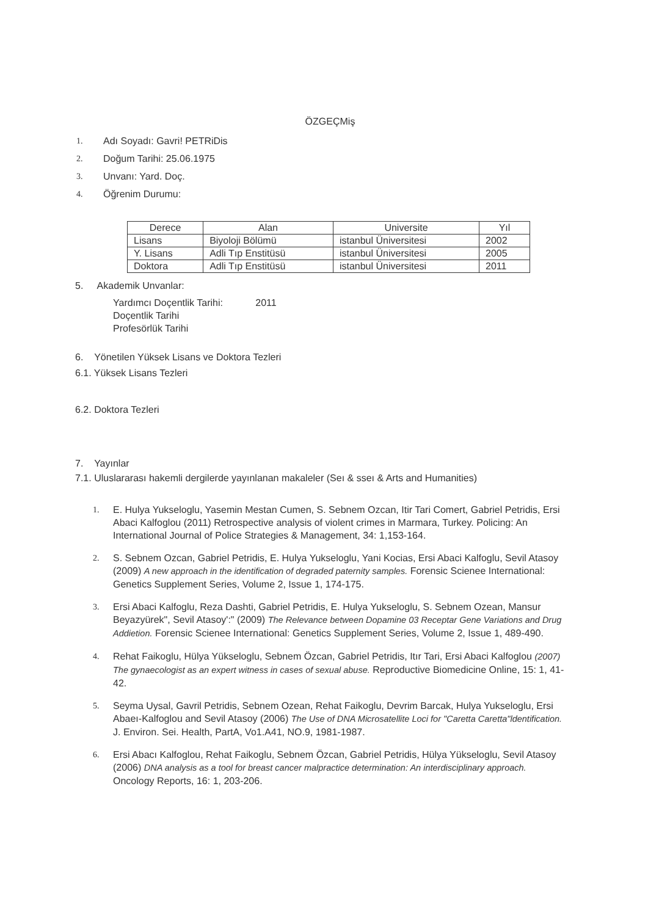ÖZGEÇMiş
1. Adı Soyadı: Gavri! PETRiDis
2. Doğum Tarihi: 25.06.1975
3. Unvanı: Yard. Doç.
4. Öğrenim Durumu:
| Derece | Alan | Universite | Yıl |
| --- | --- | --- | --- |
| Lisans | Biyoloji Bölümü | istanbul Üniversitesi | 2002 |
| Y. Lisans | Adli Tıp Enstitüsü | istanbul Üniversitesi | 2005 |
| Doktora | Adli Tıp Enstitüsü | istanbul Üniversitesi | 2011 |
5. Akademik Unvanlar:
Yardımcı Doçentlik Tarihi: 2011
Doçentlik Tarihi
Profesörlük Tarihi
6. Yönetilen Yüksek Lisans ve Doktora Tezleri
6.1. Yüksek Lisans Tezleri
6.2. Doktora Tezleri
7. Yayınlar
7.1. Uluslararası hakemli dergilerde yayınlanan makaleler (Seı & sseı & Arts and Humanities)
1. E. Hulya Yukseloglu, Yasemin Mestan Cumen, S. Sebnem Ozcan, Itir Tari Comert, Gabriel Petridis, Ersi Abaci Kalfoglou (2011) Retrospective analysis of violent crimes in Marmara, Turkey. Policing: An International Journal of Police Strategies & Management, 34: 1,153-164.
2. S. Sebnem Ozcan, Gabriel Petridis, E. Hulya Yukseloglu, Yani Kocias, Ersi Abaci Kalfoglu, Sevil Atasoy (2009) A new approach in the identification of degraded paternity samples. Forensic Scienee International: Genetics Supplement Series, Volume 2, Issue 1, 174-175.
3. Ersi Abaci Kalfoglu, Reza Dashti, Gabriel Petridis, E. Hulya Yukseloglu, S. Sebnem Ozean, Mansur Beyazyürek", Sevil Atasoy':" (2009) The Relevance between Dopamine 03 Receptar Gene Variations and Drug Addietion. Forensic Scienee International: Genetics Supplement Series, Volume 2, Issue 1, 489-490.
4. Rehat Faikoglu, Hülya Yükseloglu, Sebnem Özcan, Gabriel Petridis, Itır Tari, Ersi Abaci Kalfoglou (2007) The gynaecologist as an expert witness in cases of sexual abuse. Reproductive Biomedicine Online, 15: 1, 41-42.
5. Seyma Uysal, Gavril Petridis, Sebnem Ozean, Rehat Faikoglu, Devrim Barcak, Hulya Yukseloglu, Ersi Abaeı-Kalfoglou and Sevil Atasoy (2006) The Use of DNA Microsatellite Loci for "Caretta Caretta"ldentification. J. Environ. Sei. Health, PartA, Vo1.A41, NO.9, 1981-1987.
6. Ersi Abacı Kalfoglou, Rehat Faikoglu, Sebnem Özcan, Gabriel Petridis, Hülya Yükseloglu, Sevil Atasoy (2006) DNA analysis as a tool for breast cancer malpractice determination: An interdisciplinary approach. Oncology Reports, 16: 1, 203-206.